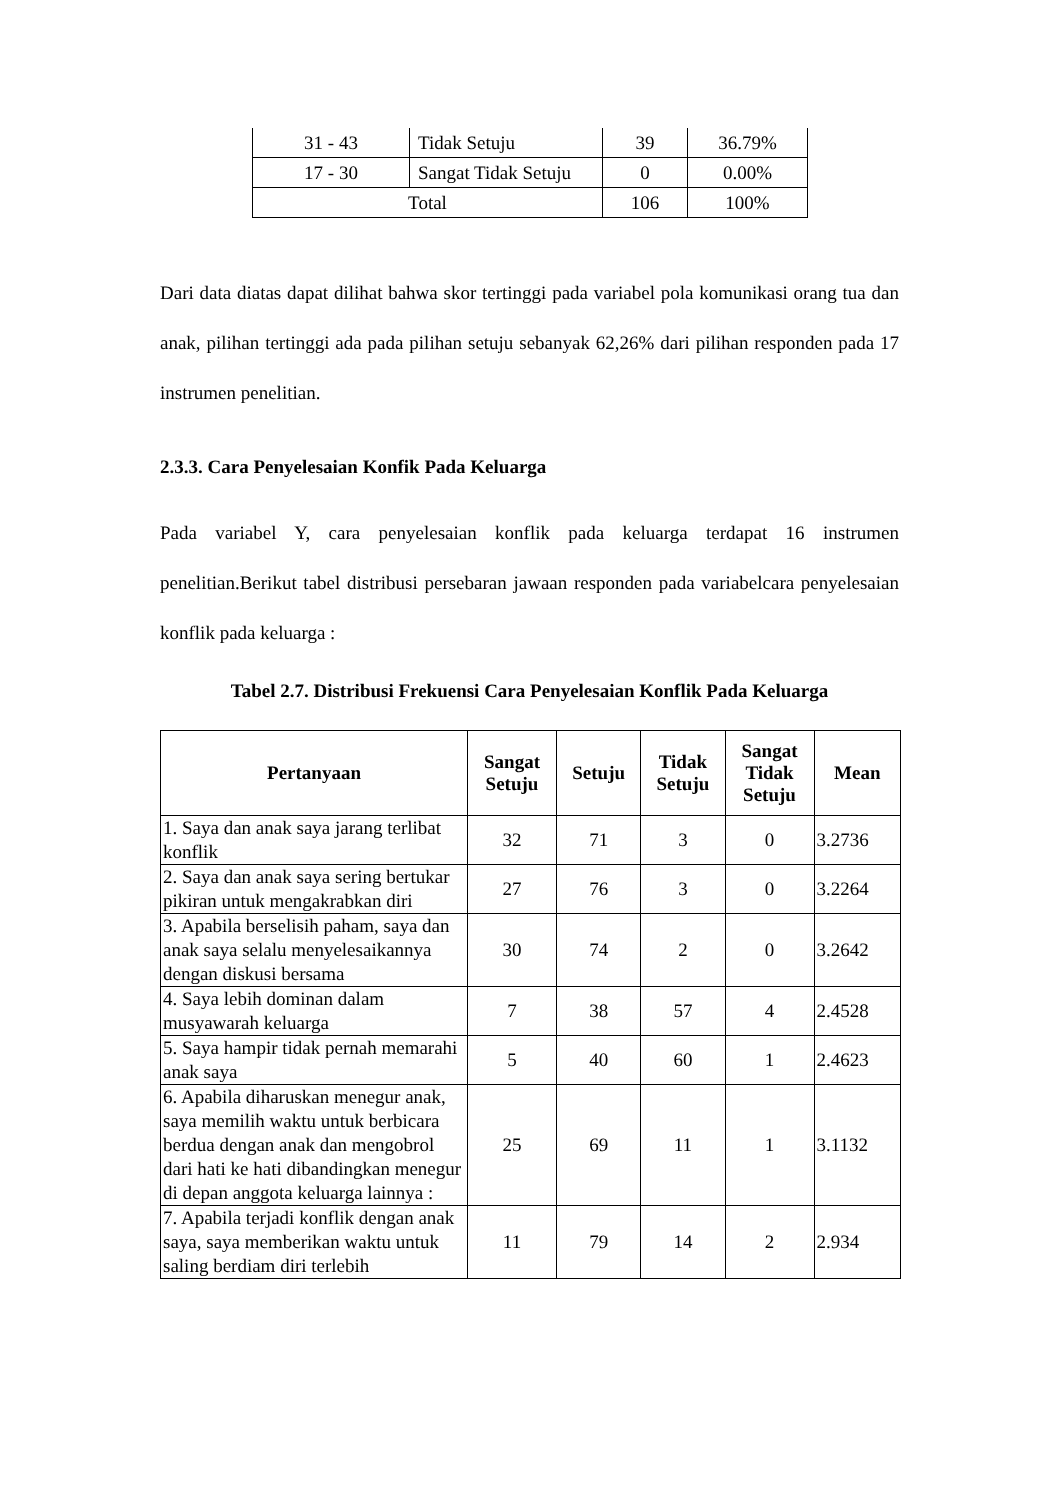| 31 - 43 | Tidak Setuju | 39 | 36.79% |
| 17 - 30 | Sangat Tidak Setuju | 0 | 0.00% |
| Total | | 106 | 100% |
Dari data diatas dapat dilihat bahwa skor tertinggi pada variabel pola komunikasi orang tua dan anak, pilihan tertinggi ada pada pilihan setuju sebanyak 62,26% dari pilihan responden pada 17 instrumen penelitian.
2.3.3. Cara Penyelesaian Konfik Pada Keluarga
Pada variabel Y, cara penyelesaian konflik pada keluarga terdapat 16 instrumen penelitian.Berikut tabel distribusi persebaran jawaan responden pada variabelcara penyelesaian konflik pada keluarga :
Tabel 2.7. Distribusi Frekuensi Cara Penyelesaian Konflik Pada Keluarga
| Pertanyaan | Sangat Setuju | Setuju | Tidak Setuju | Sangat Tidak Setuju | Mean |
| --- | --- | --- | --- | --- | --- |
| 1. Saya dan anak saya jarang terlibat konflik | 32 | 71 | 3 | 0 | 3.2736 |
| 2. Saya dan anak saya sering bertukar pikiran untuk mengakrabkan diri | 27 | 76 | 3 | 0 | 3.2264 |
| 3. Apabila berselisih paham, saya dan anak saya selalu menyelesaikannya dengan diskusi bersama | 30 | 74 | 2 | 0 | 3.2642 |
| 4. Saya lebih dominan dalam musyawarah keluarga | 7 | 38 | 57 | 4 | 2.4528 |
| 5. Saya hampir tidak pernah memarahi anak saya | 5 | 40 | 60 | 1 | 2.4623 |
| 6. Apabila diharuskan menegur anak, saya memilih waktu untuk berbicara berdua dengan anak dan mengobrol dari hati ke hati dibandingkan menegur di depan anggota keluarga lainnya : | 25 | 69 | 11 | 1 | 3.1132 |
| 7. Apabila terjadi konflik dengan anak saya, saya memberikan waktu untuk saling berdiam diri terlebih | 11 | 79 | 14 | 2 | 2.934 |